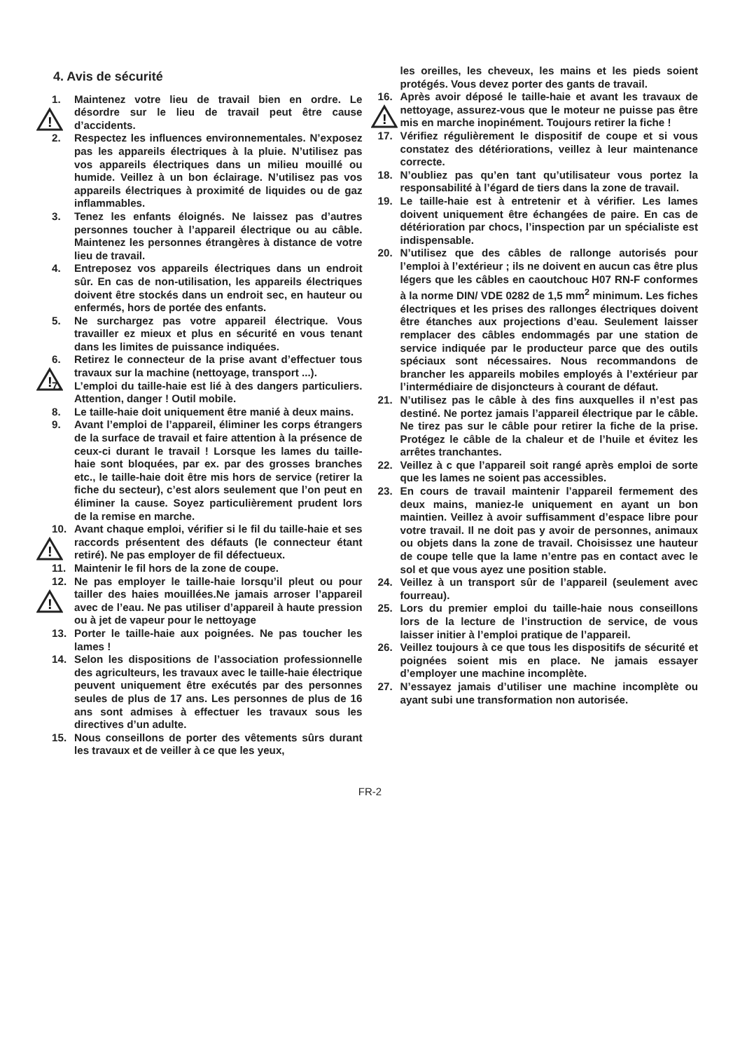4. Avis de sécurité
1. Maintenez votre lieu de travail bien en ordre. Le désordre sur le lieu de travail peut être cause d’accidents.
!
2. Respectez les influences environnementales. N’exposez pas les appareils électriques à la pluie. N’utilisez pas vos appareils électriques dans un milieu mouillé ou humide. Veillez à un bon éclairage. N’utilisez pas vos appareils électriques à proximité de liquides ou de gaz inflammables.
3. Tenez les enfants éloignés. Ne laissez pas d’autres personnes toucher à l’appareil électrique ou au câble. Maintenez les personnes étrangères à distance de votre lieu de travail.
4. Entreposez vos appareils électriques dans un endroit sûr. En cas de non-utilisation, les appareils électriques doivent être stockés dans un endroit sec, en hauteur ou enfermés, hors de portée des enfants.
5. Ne surchargez pas votre appareil électrique. Vous travailler ez mieux et plus en sécurité en vous tenant dans les limites de puissance indiquées.
6. Retirez le connecteur de la prise avant d’effectuer tous travaux sur la machine (nettoyage, transport ...).
!
7. L’emploi du taille-haie est lié à des dangers particuliers. Attention, danger ! Outil mobile.
8. Le taille-haie doit uniquement être manié à deux mains.
9. Avant l’emploi de l’appareil, éliminer les corps étrangers de la surface de travail et faire attention à la présence de ceux-ci durant le travail ! Lorsque les lames du taille-haie sont bloquées, par ex. par des grosses branches etc., le taille-haie doit être mis hors de service (retirer la fiche du secteur), c’est alors seulement que l’on peut en éliminer la cause. Soyez particulièrement prudent lors de la remise en marche.
10. Avant chaque emploi, vérifier si le fil du taille-haie et ses raccords présentent des défauts (le connecteur étant retiré). Ne pas employer de fil défectueux.
!
11. Maintenir le fil hors de la zone de coupe.
12. Ne pas employer le taille-haie lorsqu’il pleut ou pour tailler des haies mouillées.Ne jamais arroser l’appareil avec de l’eau. Ne pas utiliser d’appareil à haute pression ou à jet de vapeur pour le nettoyage
!
13. Porter le taille-haie aux poignées. Ne pas toucher les lames !
14. Selon les dispositions de l’association professionnelle des agriculteurs, les travaux avec le taille-haie électrique peuvent uniquement être exécutés par des personnes seules de plus de 17 ans. Les personnes de plus de 16 ans sont admises à effectuer les travaux sous les directives d’un adulte.
15. Nous conseillons de porter des vêtements sûrs durant les travaux et de veiller à ce que les yeux,
les oreilles, les cheveux, les mains et les pieds soient protégés. Vous devez porter des gants de travail.
16. Après avoir déposé le taille-haie et avant les travaux de nettoyage, assurez-vous que le moteur ne puisse pas être mis en marche inopinément. Toujours retirer la fiche !
!
17. Vérifiez régulièrement le dispositif de coupe et si vous constatez des détériorations, veillez à leur maintenance correcte.
18. N’oubliez pas qu’en tant qu’utilisateur vous portez la responsabilité à l’égard de tiers dans la zone de travail.
19. Le taille-haie est à entretenir et à vérifier. Les lames doivent uniquement être échangées de paire. En cas de détérioration par chocs, l’inspection par un spécialiste est indispensable.
20. N’utilisez que des câbles de rallonge autorisés pour l’emploi à l’extérieur ; ils ne doivent en aucun cas être plus légers que les câbles en caoutchouc H07 RN-F conformes à la norme DIN/ VDE 0282 de 1,5 mm<sup>2</sup> minimum. Les fiches électriques et les prises des rallonges électriques doivent être étanches aux projections d’eau. Seulement laisser remplacer des câbles endommagés par une station de service indiquée par le producteur parce que des outils spéciaux sont nécessaires. Nous recommandons de brancher les appareils mobiles employés à l’extérieur par l’intermédiaire de disjoncteurs à courant de défaut.
21. N’utilisez pas le câble à des fins auxquelles il n’est pas destiné. Ne portez jamais l’appareil électrique par le câble. Ne tirez pas sur le câble pour retirer la fiche de la prise. Protégez le câble de la chaleur et de l’huile et évitez les arrêtes tranchantes.
22. Veillez à c que l’appareil soit rangé après emploi de sorte que les lames ne soient pas accessibles.
23. En cours de travail maintenir l’appareil fermement des deux mains, maniez-le uniquement en ayant un bon maintien. Veillez à avoir suffisamment d’espace libre pour votre travail. Il ne doit pas y avoir de personnes, animaux ou objets dans la zone de travail. Choisissez une hauteur de coupe telle que la lame n’entre pas en contact avec le sol et que vous ayez une position stable.
24. Veillez à un transport sûr de l’appareil (seulement avec fourreau).
25. Lors du premier emploi du taille-haie nous conseillons lors de la lecture de l’instruction de service, de vous laisser initier à l’emploi pratique de l’appareil.
26. Veillez toujours à ce que tous les dispositifs de sécurité et poignées soient mis en place. Ne jamais essayer d’employer une machine incomplète.
27. N’essayez jamais d’utiliser une machine incomplète ou ayant subi une transformation non autorisée.
FR-2